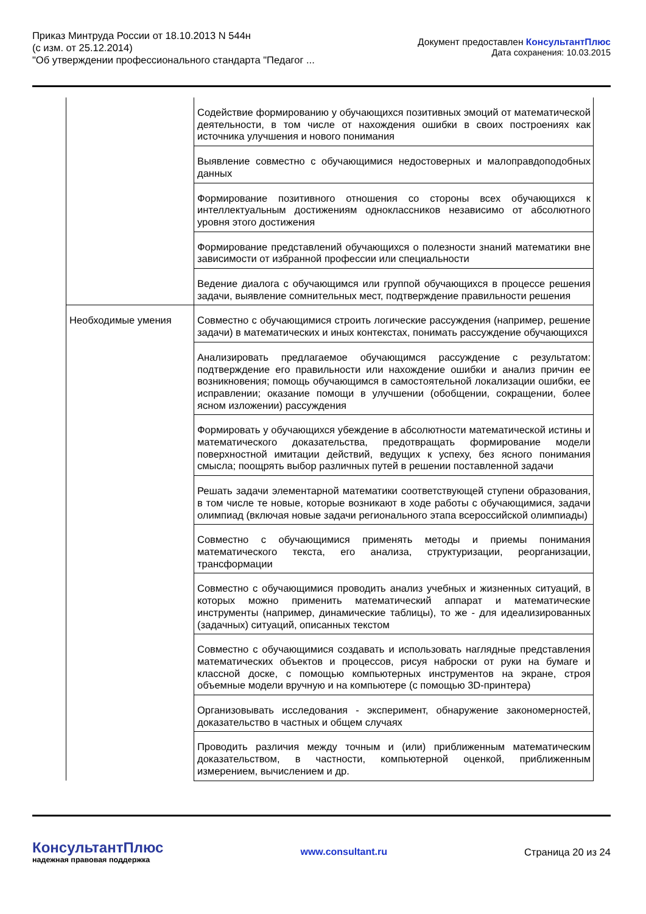Приказ Минтруда России от 18.10.2013 N 544н
(с изм. от 25.12.2014)
"Об утверждении профессионального стандарта "Педагог ...
Документ предоставлен КонсультантПлюс
Дата сохранения: 10.03.2015
| | Содействие формированию у обучающихся позитивных эмоций от математической деятельности, в том числе от нахождения ошибки в своих построениях как источника улучшения и нового понимания |
| | Выявление совместно с обучающимися недостоверных и малоправдоподобных данных |
| | Формирование позитивного отношения со стороны всех обучающихся к интеллектуальным достижениям одноклассников независимо от абсолютного уровня этого достижения |
| | Формирование представлений обучающихся о полезности знаний математики вне зависимости от избранной профессии или специальности |
| | Ведение диалога с обучающимся или группой обучающихся в процессе решения задачи, выявление сомнительных мест, подтверждение правильности решения |
| Необходимые умения | Совместно с обучающимися строить логические рассуждения (например, решение задачи) в математических и иных контекстах, понимать рассуждение обучающихся |
| | Анализировать предлагаемое обучающимся рассуждение с результатом: подтверждение его правильности или нахождение ошибки и анализ причин ее возникновения; помощь обучающимся в самостоятельной локализации ошибки, ее исправлении; оказание помощи в улучшении (обобщении, сокращении, более ясном изложении) рассуждения |
| | Формировать у обучающихся убеждение в абсолютности математической истины и математического доказательства, предотвращать формирование модели поверхностной имитации действий, ведущих к успеху, без ясного понимания смысла; поощрять выбор различных путей в решении поставленной задачи |
| | Решать задачи элементарной математики соответствующей ступени образования, в том числе те новые, которые возникают в ходе работы с обучающимися, задачи олимпиад (включая новые задачи регионального этапа всероссийской олимпиады) |
| | Совместно с обучающимися применять методы и приемы понимания математического текста, его анализа, структуризации, реорганизации, трансформации |
| | Совместно с обучающимися проводить анализ учебных и жизненных ситуаций, в которых можно применить математический аппарат и математические инструменты (например, динамические таблицы), то же - для идеализированных (задачных) ситуаций, описанных текстом |
| | Совместно с обучающимися создавать и использовать наглядные представления математических объектов и процессов, рисуя наброски от руки на бумаге и классной доске, с помощью компьютерных инструментов на экране, строя объемные модели вручную и на компьютере (с помощью 3D-принтера) |
| | Организовывать исследования - эксперимент, обнаружение закономерностей, доказательство в частных и общем случаях |
| | Проводить различия между точным и (или) приближенным математическим доказательством, в частности, компьютерной оценкой, приближенным измерением, вычислением и др. |
КонсультантПлюс
надежная правовая поддержка
www.consultant.ru Страница 20 из 24